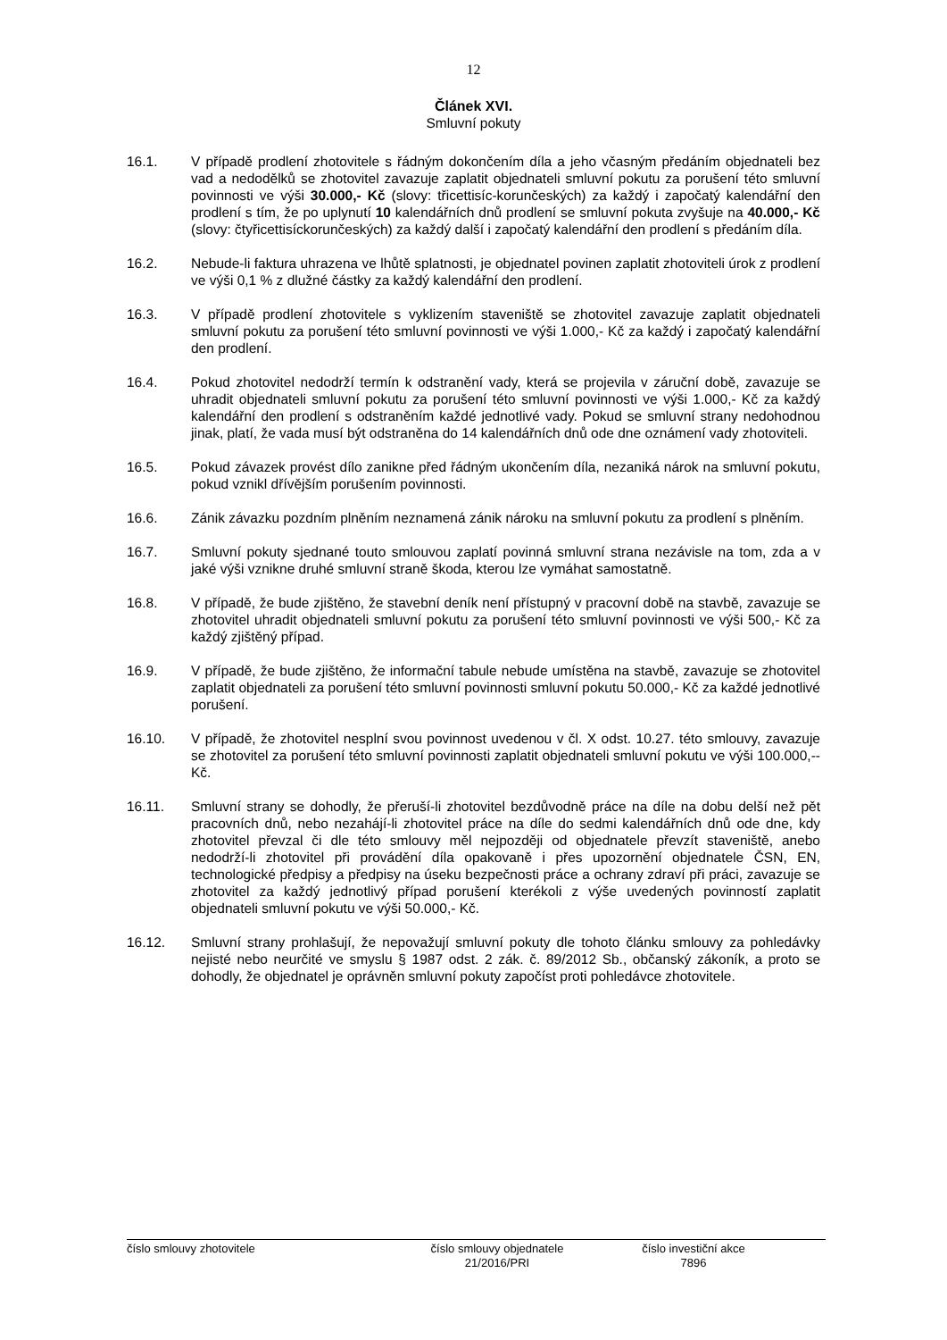12
Článek XVI.
Smluvní pokuty
16.1. V případě prodlení zhotovitele s řádným dokončením díla a jeho včasným předáním objednateli bez vad a nedodělků se zhotovitel zavazuje zaplatit objednateli smluvní pokutu za porušení této smluvní povinnosti ve výši 30.000,- Kč (slovy: třicettisíc-korunčeských) za každý i započatý kalendářní den prodlení s tím, že po uplynutí 10 kalendářních dnů prodlení se smluvní pokuta zvyšuje na 40.000,- Kč (slovy: čtyřicettisíckorunčeských) za každý další i započatý kalendářní den prodlení s předáním díla.
16.2. Nebude-li faktura uhrazena ve lhůtě splatnosti, je objednatel povinen zaplatit zhotoviteli úrok z prodlení ve výši 0,1 % z dlužné částky za každý kalendářní den prodlení.
16.3. V případě prodlení zhotovitele s vyklizením staveniště se zhotovitel zavazuje zaplatit objednateli smluvní pokutu za porušení této smluvní povinnosti ve výši 1.000,- Kč za každý i započatý kalendářní den prodlení.
16.4. Pokud zhotovitel nedodrží termín k odstranění vady, která se projevila v záruční době, zavazuje se uhradit objednateli smluvní pokutu za porušení této smluvní povinnosti ve výši 1.000,- Kč za každý kalendářní den prodlení s odstraněním každé jednotlivé vady. Pokud se smluvní strany nedohodnou jinak, platí, že vada musí být odstraněna do 14 kalendářních dnů ode dne oznámení vady zhotoviteli.
16.5. Pokud závazek provést dílo zanikne před řádným ukončením díla, nezaniká nárok na smluvní pokutu, pokud vznikl dřívějším porušením povinnosti.
16.6. Zánik závazku pozdním plněním neznamená zánik nároku na smluvní pokutu za prodlení s plněním.
16.7. Smluvní pokuty sjednané touto smlouvou zaplatí povinná smluvní strana nezávisle na tom, zda a v jaké výši vznikne druhé smluvní straně škoda, kterou lze vymáhat samostatně.
16.8. V případě, že bude zjištěno, že stavební deník není přístupný v pracovní době na stavbě, zavazuje se zhotovitel uhradit objednateli smluvní pokutu za porušení této smluvní povinnosti ve výši 500,- Kč za každý zjištěný případ.
16.9. V případě, že bude zjištěno, že informační tabule nebude umístěna na stavbě, zavazuje se zhotovitel zaplatit objednateli za porušení této smluvní povinnosti smluvní pokutu 50.000,- Kč za každé jednotlivé porušení.
16.10. V případě, že zhotovitel nesplní svou povinnost uvedenou v čl. X odst. 10.27. této smlouvy, zavazuje se zhotovitel za porušení této smluvní povinnosti zaplatit objednateli smluvní pokutu ve výši 100.000,-- Kč.
16.11. Smluvní strany se dohodly, že přeruší-li zhotovitel bezdůvodně práce na díle na dobu delší než pět pracovních dnů, nebo nezahájí-li zhotovitel práce na díle do sedmi kalendářních dnů ode dne, kdy zhotovitel převzal či dle této smlouvy měl nejpozději od objednatele převzít staveniště, anebo nedodrží-li zhotovitel při provádění díla opakovaně i přes upozornění objednatele ČSN, EN, technologické předpisy a předpisy na úseku bezpečnosti práce a ochrany zdraví při práci, zavazuje se zhotovitel za každý jednotlivý případ porušení kterékoli z výše uvedených povinností zaplatit objednateli smluvní pokutu ve výši 50.000,- Kč.
16.12. Smluvní strany prohlašují, že nepovažují smluvní pokuty dle tohoto článku smlouvy za pohledávky nejisté nebo neurčité ve smyslu § 1987 odst. 2 zák. č. 89/2012 Sb., občanský zákoník, a proto se dohodly, že objednatel je oprávněn smluvní pokuty započíst proti pohledávce zhotovitele.
číslo smlouvy zhotovitele číslo smlouvy objednatele
21/2016/PRI
číslo investiční akce
7896